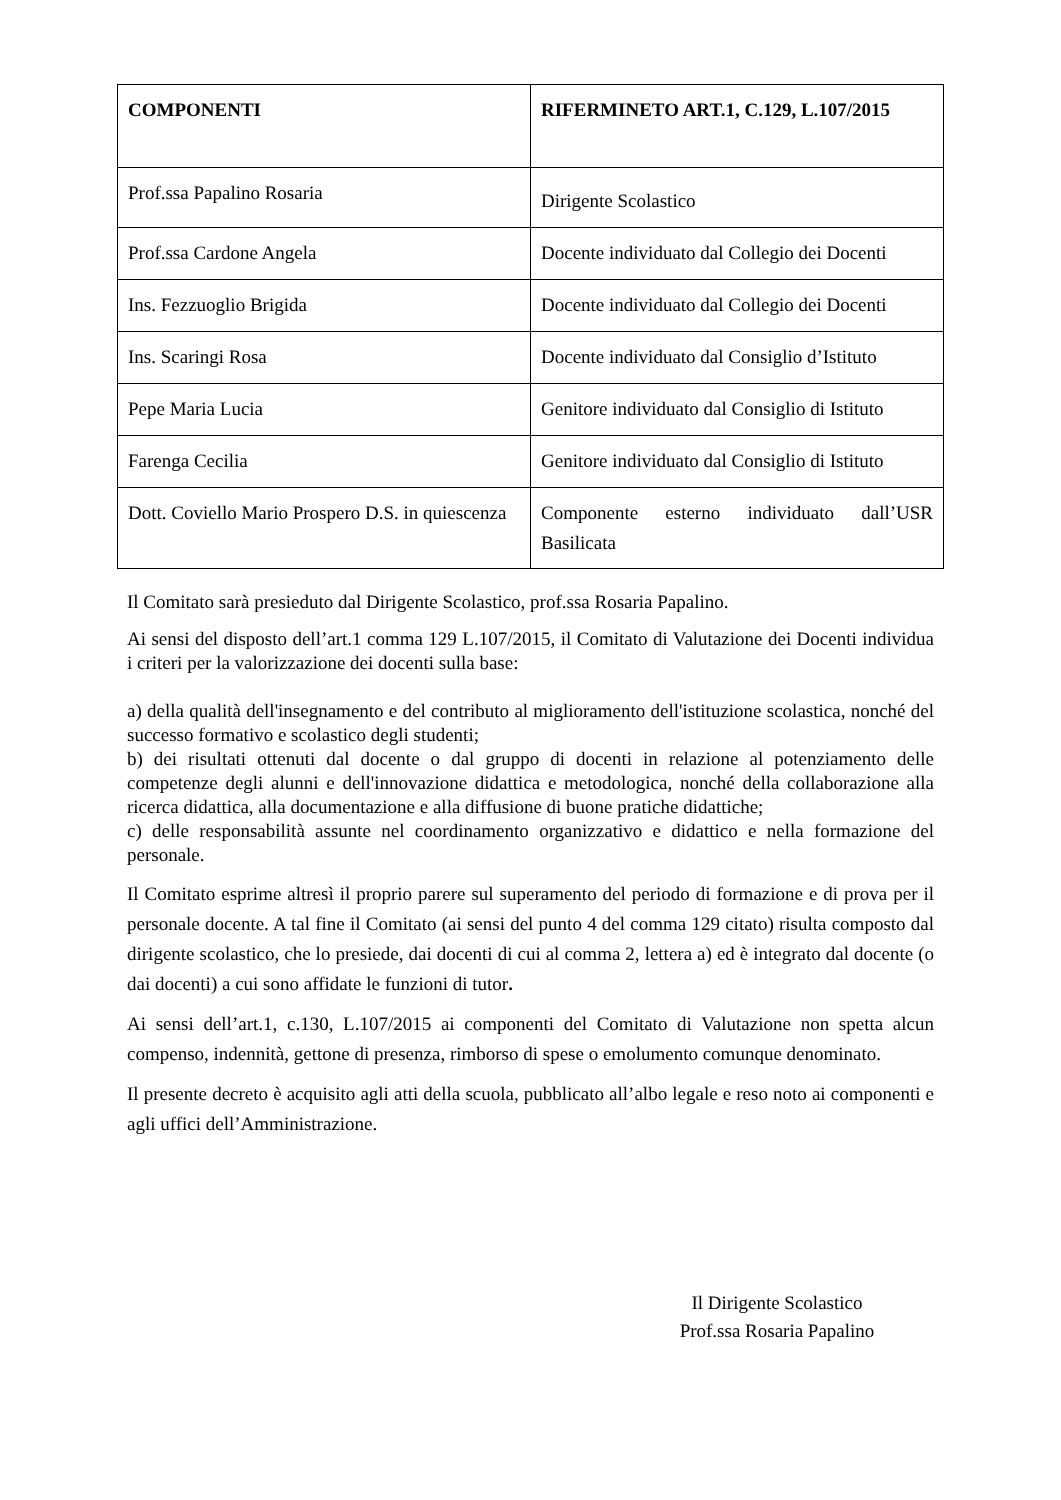| COMPONENTI | RIFERMINETO ART.1, C.129, L.107/2015 |
| --- | --- |
| Prof.ssa Papalino Rosaria | Dirigente Scolastico |
| Prof.ssa Cardone Angela | Docente individuato dal Collegio dei Docenti |
| Ins. Fezzuoglio Brigida | Docente individuato dal Collegio dei Docenti |
| Ins. Scaringi Rosa | Docente individuato dal Consiglio d’Istituto |
| Pepe Maria Lucia | Genitore individuato dal Consiglio di Istituto |
| Farenga Cecilia | Genitore individuato dal Consiglio di Istituto |
| Dott. Coviello Mario Prospero D.S. in quiescenza | Componente esterno individuato dall’USR Basilicata |
Il Comitato sarà presieduto dal Dirigente Scolastico, prof.ssa Rosaria Papalino.
Ai sensi del disposto dell’art.1 comma 129 L.107/2015, il Comitato di Valutazione dei Docenti individua i criteri per la valorizzazione dei docenti sulla base:
a) della qualità dell'insegnamento e del contributo al miglioramento dell'istituzione scolastica, nonché del successo formativo e scolastico degli studenti;
b) dei risultati ottenuti dal docente o dal gruppo di docenti in relazione al potenziamento delle competenze degli alunni e dell'innovazione didattica e metodologica, nonché della collaborazione alla ricerca didattica, alla documentazione e alla diffusione di buone pratiche didattiche;
c) delle responsabilità assunte nel coordinamento organizzativo e didattico e nella formazione del personale.
Il Comitato esprime altresì il proprio parere sul superamento del periodo di formazione e di prova per il personale docente. A tal fine il Comitato (ai sensi del punto 4 del comma 129 citato) risulta composto dal dirigente scolastico, che lo presiede, dai docenti di cui al comma 2, lettera a) ed è integrato dal docente (o dai docenti) a cui sono affidate le funzioni di tutor.
Ai sensi dell’art.1, c.130, L.107/2015 ai componenti del Comitato di Valutazione non spetta alcun compenso, indennità, gettone di presenza, rimborso di spese o emolumento comunque denominato.
Il presente decreto è acquisito agli atti della scuola, pubblicato all’albo legale e reso noto ai componenti e agli uffici dell’Amministrazione.
Il Dirigente Scolastico
Prof.ssa Rosaria Papalino